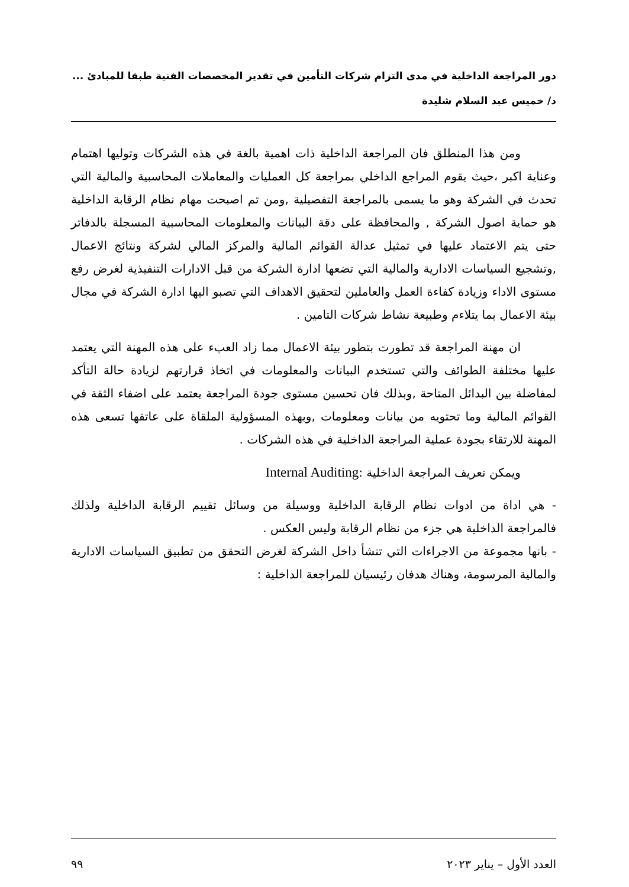دور المراجعة الداخلية في مدى التزام شركات التأمين في تقدير المخصصات الفنية طبقا للمبادئ ...
د/ خميس عبد السلام شليدة
ومن هذا المنطلق فان المراجعة الداخلية ذات اهمية بالغة في هذه الشركات وتوليها اهتمام وعناية اكبر ،حيث يقوم المراجع الداخلي بمراجعة كل العمليات والمعاملات المحاسبية والمالية التي تحدث في الشركة وهو ما يسمى بالمراجعة التفصيلية ,ومن تم اصبحت مهام نظام الرقابة الداخلية هو حماية اصول الشركة , والمحافظة على دقة البيانات والمعلومات المحاسبية المسجلة بالدفاتر حتى يتم الاعتماد عليها في تمثيل عدالة القوائم المالية والمركز المالي لشركة ونتائج الاعمال ,وتشجيع السياسات الادارية والمالية التي تضعها ادارة الشركة من قبل الادارات التنفيذية لغرض رفع مستوى الاداء وزيادة كفاءة العمل والعاملين لتحقيق الاهداف التي تصبو اليها ادارة الشركة في مجال بيئة الاعمال بما يتلاءم وطبيعة نشاط شركات التامين .
ان مهنة المراجعة قد تطورت بتطور بيئة الاعمال مما زاد العبء على هذه المهنة التي يعتمد عليها مختلفة الطوائف والتي تستخدم البيانات والمعلومات في اتخاذ قرارتهم لزيادة حالة التأكد لمفاضلة بين البدائل المتاحة ,وبذلك فان تحسين مستوى جودة المراجعة يعتمد على اضفاء الثقة في القوائم المالية وما تحتويه من بيانات ومعلومات ,وبهذه المسؤولية الملقاة على عاتقها تسعى هذه المهنة للارتقاء بجودة عملية المراجعة الداخلية في هذه الشركات .
ويمكن تعريف المراجعة الداخلية :Internal Auditing
- هي اداة من ادوات نظام الرقابة الداخلية ووسيلة من وسائل تقييم الرقابة الداخلية ولذلك فالمراجعة الداخلية هي جزء من نظام الرقابة وليس العكس .
- بانها مجموعة من الاجراءات التي تنشأ داخل الشركة لغرض التحقق من تطبيق السياسات الادارية والمالية المرسومة، وهناك هدفان رئيسيان للمراجعة الداخلية :
العدد الأول – يناير ٢٠٢٣ ٩٩